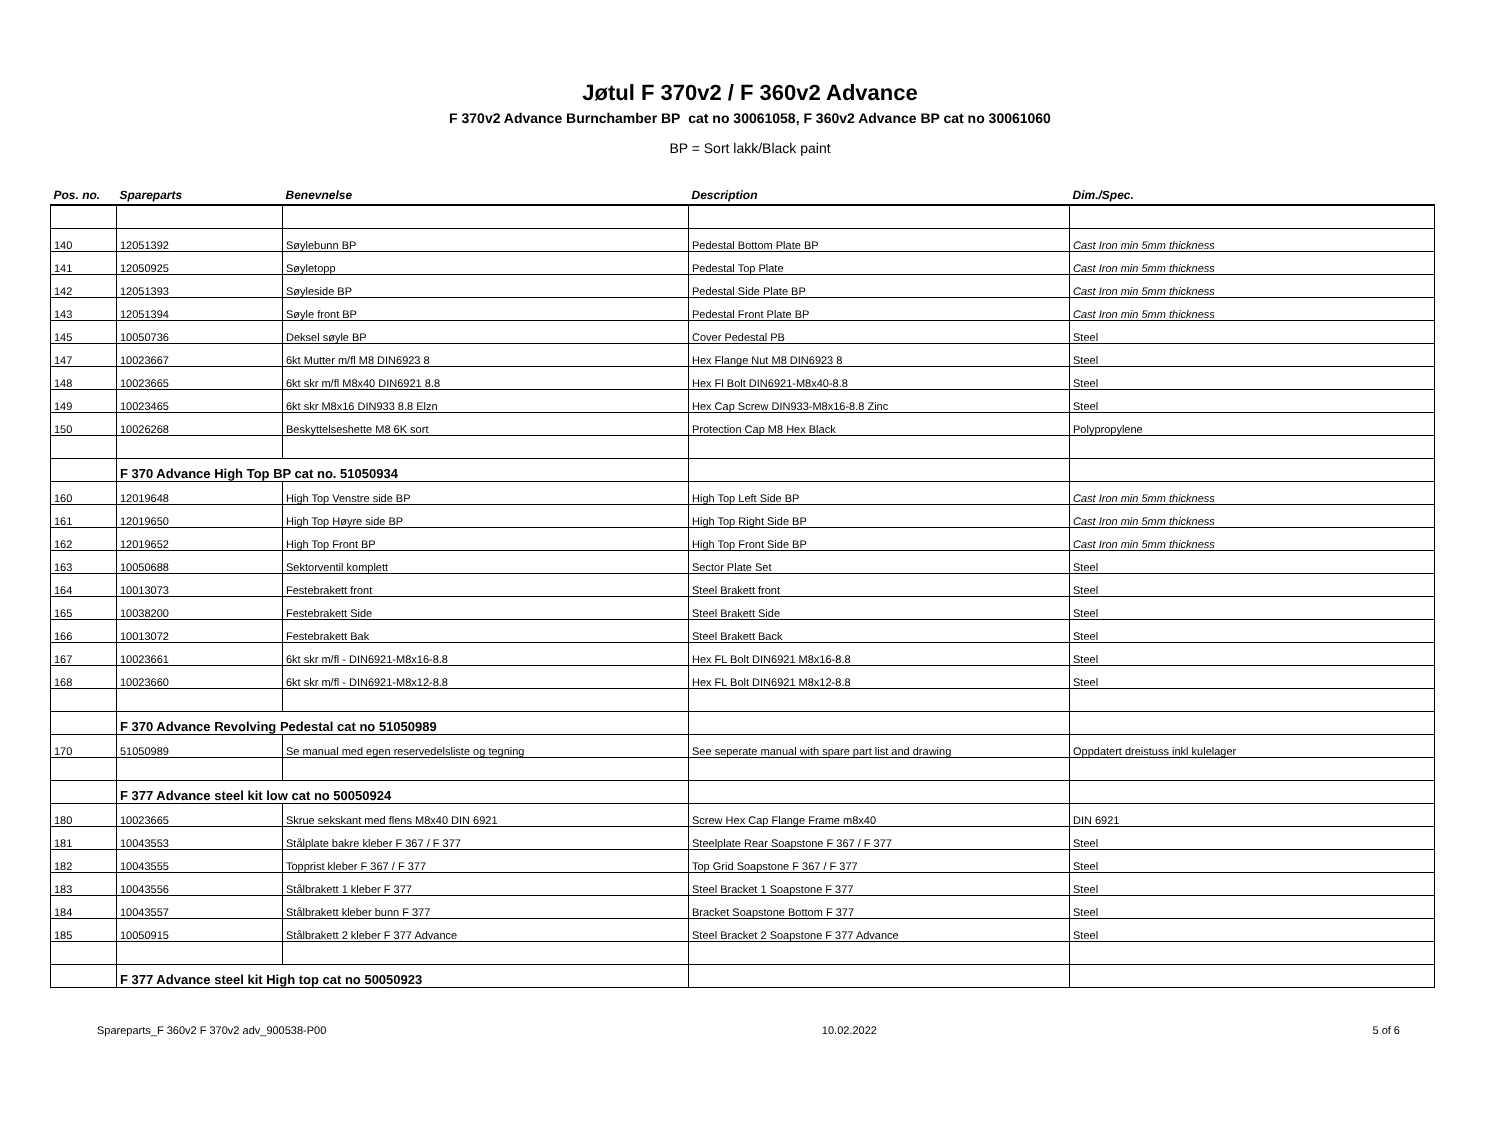Jøtul F 370v2 / F 360v2 Advance
F 370v2 Advance Burnchamber BP cat no 30061058, F 360v2 Advance BP cat no 30061060
BP = Sort lakk/Black paint
| Pos. no. | Spareparts | Benevnelse | Description | Dim./Spec. |
| --- | --- | --- | --- | --- |
| 140 | 12051392 | Søylebunn BP | Pedestal Bottom Plate BP | Cast Iron min 5mm thickness |
| 141 | 12050925 | Søyletopp | Pedestal Top Plate | Cast Iron min 5mm thickness |
| 142 | 12051393 | Søyleside BP | Pedestal Side Plate BP | Cast Iron min 5mm thickness |
| 143 | 12051394 | Søyle front BP | Pedestal Front Plate BP | Cast Iron min 5mm thickness |
| 145 | 10050736 | Deksel søyle BP | Cover Pedestal PB | Steel |
| 147 | 10023667 | 6kt Mutter m/fl M8 DIN6923 8 | Hex Flange Nut M8 DIN6923 8 | Steel |
| 148 | 10023665 | 6kt skr m/fl M8x40 DIN6921 8.8 | Hex Fl Bolt DIN6921-M8x40-8.8 | Steel |
| 149 | 10023465 | 6kt skr M8x16 DIN933 8.8 Elzn | Hex Cap Screw DIN933-M8x16-8.8 Zinc | Steel |
| 150 | 10026268 | Beskyttelseshette M8 6K sort | Protection Cap M8 Hex Black | Polypropylene |
| | F 370 Advance High Top BP cat no. 51050934 | | | |
| 160 | 12019648 | High Top Venstre side BP | High Top Left Side BP | Cast Iron min 5mm thickness |
| 161 | 12019650 | High Top Høyre side BP | High Top Right Side BP | Cast Iron min 5mm thickness |
| 162 | 12019652 | High Top Front BP | High Top Front Side BP | Cast Iron min 5mm thickness |
| 163 | 10050688 | Sektorventil komplett | Sector Plate Set | Steel |
| 164 | 10013073 | Festebrakett front | Steel Brakett front | Steel |
| 165 | 10038200 | Festebrakett Side | Steel Brakett Side | Steel |
| 166 | 10013072 | Festebrakett Bak | Steel Brakett Back | Steel |
| 167 | 10023661 | 6kt skr m/fl - DIN6921-M8x16-8.8 | Hex FL Bolt DIN6921 M8x16-8.8 | Steel |
| 168 | 10023660 | 6kt skr m/fl - DIN6921-M8x12-8.8 | Hex FL Bolt DIN6921 M8x12-8.8 | Steel |
| | F 370 Advance Revolving Pedestal cat no 51050989 | | | |
| 170 | 51050989 | Se manual med egen reservedelsliste og tegning | See seperate manual with spare part list and drawing | Oppdatert dreistuss inkl kulelager |
| | F 377 Advance steel kit low cat no 50050924 | | | |
| 180 | 10023665 | Skrue sekskant med flens M8x40 DIN 6921 | Screw Hex Cap Flange Frame m8x40 | DIN 6921 |
| 181 | 10043553 | Stålplate bakre kleber F 367 / F 377 | Steelplate Rear Soapstone F 367 / F 377 | Steel |
| 182 | 10043555 | Topprist kleber F 367 / F 377 | Top Grid Soapstone F 367 / F 377 | Steel |
| 183 | 10043556 | Stålbrakett 1 kleber F 377 | Steel Bracket 1 Soapstone F 377 | Steel |
| 184 | 10043557 | Stålbrakett kleber bunn F 377 | Bracket Soapstone Bottom F 377 | Steel |
| 185 | 10050915 | Stålbrakett 2 kleber F 377 Advance | Steel Bracket 2 Soapstone F 377 Advance | Steel |
| | F 377 Advance steel kit High top cat no 50050923 | | | |
Spareparts_F 360v2 F 370v2 adv_900538-P00 10.02.2022 5 of 6